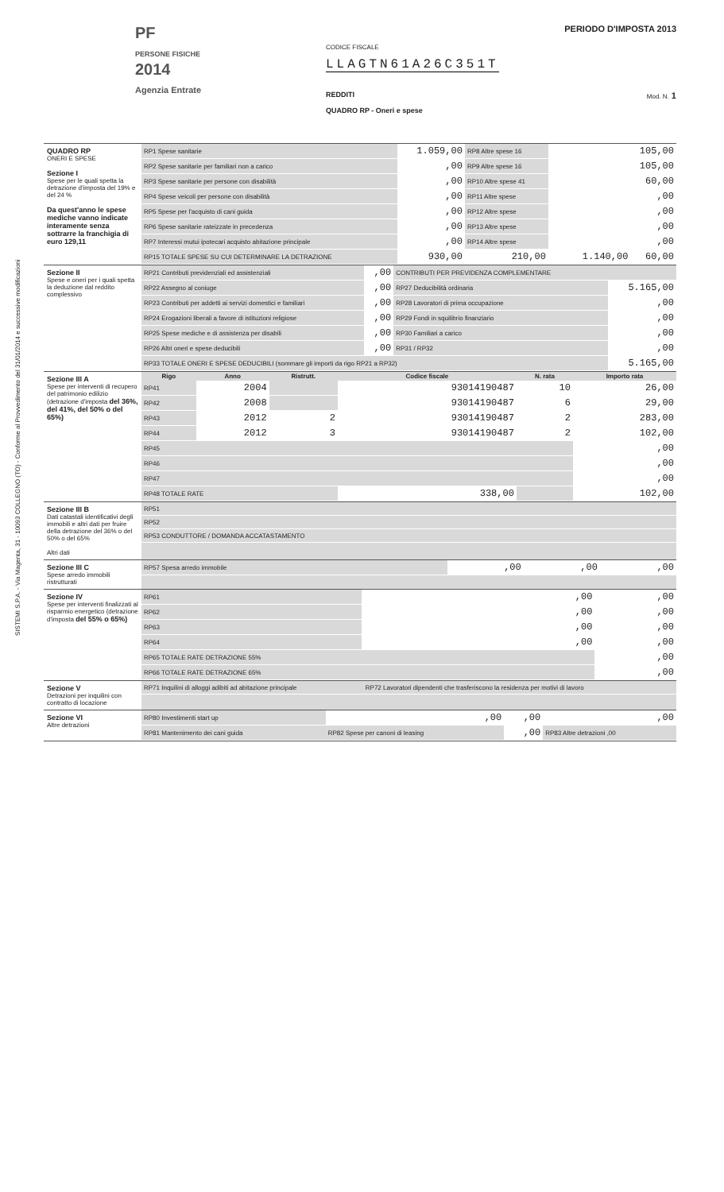SISTEMI S.P.A. - Via Magenta, 31 - 10093 COLLEGNO (TO) - Conforme al Provvedimento del 31/01/2014 e successive modificazioni
PF
PERSONE FISICHE
2014
Agenzia Entrate
CODICE FISCALE
LLAGTN61A26C351T
REDDITI
QUADRO RP - Oneri e spese
PERIODO D'IMPOSTA 2013
Mod. N. 1
QUADRO RP
ONERI E SPESE
Sezione I
Spese per le quali spetta la detrazione d'imposta del 19% e del 24 %
Da quest'anno le spese mediche vanno indicate interamente senza sottrarre la franchigia di euro 129,11
| RP1 Spese sanitarie | 1.059,00 | RP8 Altre spese 16 | 105,00 |
| RP2 Spese sanitarie per familiari non a carico | ,00 | RP9 Altre spese 16 | 105,00 |
| RP3 Spese sanitarie per persone con disabilità | ,00 | RP10 Altre spese 41 | 60,00 |
| RP4 Spese veicoli per persone con disabilità | ,00 | RP11 Altre spese | ,00 |
| RP5 Spese per l'acquisto di cani guida | ,00 | RP12 Altre spese | ,00 |
| RP6 Spese sanitarie rateizzate in precedenza | ,00 | RP13 Altre spese | ,00 |
| RP7 Interessi mutui ipotecari acquisto abitazione principale | ,00 | RP14 Altre spese | ,00 |
| RP15 TOTALE SPESE SU CUI DETERMINARE LA DETRAZIONE | 930,00 | 210,00 | 1.140,00 60,00 |
Sezione II
Spese e oneri per i quali spetta la deduzione dal reddito complessivo
| RP21 Contributi previdenziali ed assistenziali | ,00 | CONTRIBUTI PER PREVIDENZA COMPLEMENTARE | |
| RP22 Assegno al coniuge | ,00 | RP27 Deducibilità ordinaria | 5.165,00 |
| RP23 Contributi per addetti ai servizi domestici e familiari | ,00 | RP28 Lavoratori di prima occupazione | ,00 |
| RP24 Erogazioni liberali a favore di istituzioni religiose | ,00 | RP29 Fondi in squilibrio finanziario | ,00 |
| RP25 Spese mediche e di assistenza per disabili | ,00 | RP30 Familiari a carico | ,00 |
| RP26 Altri oneri e spese deducibili | ,00 | RP31 / RP32 | ,00 |
| RP33 TOTALE ONERI E SPESE DEDUCIBILI (sommare gli importi da rigo RP21 a RP32) | | | 5.165,00 |
Sezione III A
Spese per interventi di recupero del patrimonio edilizio (detrazione d'imposta del 36%, del 41%, del 50% o del 65%)
| Rigo | Anno | Ristrutt. | Codice fiscale | N. rata | Importo rata |
| --- | --- | --- | --- | --- | --- |
| RP41 | 2004 | | 93014190487 | 10 | 26,00 |
| RP42 | 2008 | | 93014190487 | 6 | 29,00 |
| RP43 | 2012 | 2 | 93014190487 | 2 | 283,00 |
| RP44 | 2012 | 3 | 93014190487 | 2 | 102,00 |
| RP45 | | | | | ,00 |
| RP46 | | | | | ,00 |
| RP47 | | | | | ,00 |
| RP48 TOTALE RATE | | | 338,00 | | 102,00 |
Sezione III B
Dati catastali identificativi degli immobili e altri dati per fruire della detrazione del 36% o del 50% o del 65%
Altri dati
| RP51 |
| RP52 |
| RP53 CONDUTTORE / DOMANDA ACCATASTAMENTO |
Sezione III C
Spese arredo immobili ristrutturati
| RP57 Spesa arredo immobile | ,00 | ,00 | ,00 |
Sezione IV
Spese per interventi finalizzati al risparmio energetico (detrazione d'imposta del 55% o 65%)
| RP61 | ,00 | ,00 |
| RP62 | ,00 | ,00 |
| RP63 | ,00 | ,00 |
| RP64 | ,00 | ,00 |
| RP65 TOTALE RATE DETRAZIONE 55% | | ,00 |
| RP66 TOTALE RATE DETRAZIONE 65% | | ,00 |
Sezione V
Detrazioni per inquilini con contratto di locazione
| RP71 Inquilini di alloggi adibiti ad abitazione principale | RP72 Lavoratori dipendenti che trasferiscono la residenza per motivi di lavoro |
Sezione VI
Altre detrazioni
| RP80 Investimenti start up | ,00 | ,00 | ,00 |
| RP81 Mantenimento dei cani guida | RP82 Spese per canoni di leasing | ,00 | RP83 Altre detrazioni ,00 |